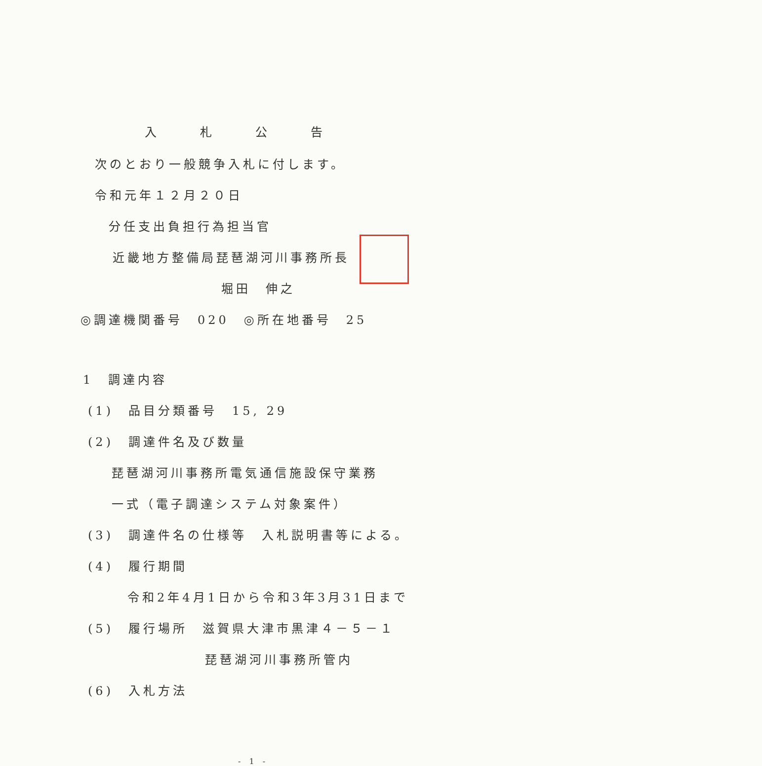入札公告
次のとおり一般競争入札に付します。
令和元年１２月２０日
分任支出負担行為担当官
近畿地方整備局琵琶湖河川事務所長
堀田　伸之
◎調達機関番号　020　◎所在地番号　25
1　調達内容
(1)　品目分類番号　15, 29
(2)　調達件名及び数量
琵琶湖河川事務所電気通信施設保守業務
一式（電子調達システム対象案件）
(3)　調達件名の仕様等　入札説明書等による。
(4)　履行期間
令和2年4月1日から令和3年3月31日まで
(5)　履行場所　滋賀県大津市黒津４－５－１
琵琶湖河川事務所管内
(6)　入札方法
- 1 -